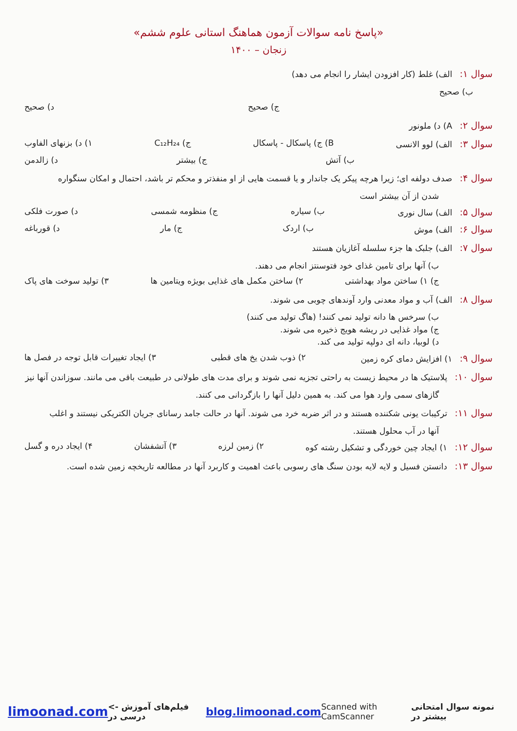«پاسخ نامه سوالات آزمون هماهنگ استانی علوم ششم»
زنجان – ۱۴۰۰
سوال ۱: الف) غلط (کار افزودن ایشار را انجام می دهد)
ب) صحیح
ج) صحیح د) صحیح
سوال ۲: A) د) ملونور
سوال ۳: الف) لوو الانسی B) ج) پاسکال - پاسکال ج) C₁₂H₂₄ ۱) د) بزنهای الفاوب
ب) آتش ج) بیشتر د) زالدمن
سوال ۴: صدف دولفه ای؛ زیرا هرچه پیکر یک جاندار و یا قسمت هایی از او منفذتر و محکم تر باشد، احتمال و امکان سنگواره
شدن از آن بیشتر است
سوال ۵: الف) سال نوری ب) سیاره ج) منظومه شمسی د) صورت فلکی
سوال ۶: الف) موش ب) اردک ج) مار د) قورباغه
سوال ۷: الف) جلبک ها جزء سلسله آغازیان هستند
ب) آنها برای تامین غذای خود فتوسنتز انجام می دهند.
ج) ۱) ساختن مواد بهداشتی ۲) ساختن مکمل های غذایی بویژه ویتامین ها ۳) تولید سوخت های پاک
سوال ۸: الف) آب و مواد معدنی وارد آوندهای چوبی می شوند.
ب) سرخس ها دانه تولید نمی کنند! (هاگ تولید می کنند)
ج) مواد غذایی در ریشه هویج ذخیره می شوند.
د) لوبیا، دانه ای دولپه تولید می کند.
سوال ۹: ۱) افزایش دمای کره زمین ۲) ذوب شدن یخ های قطبی ۳) ایجاد تغییرات قابل توجه در فصل ها
سوال ۱۰: پلاستیک ها در محیط زیست به راحتی تجزیه نمی شوند و برای مدت های طولانی در طبیعت باقی می مانند. سوزاندن آنها نیز
گازهای سمی وارد هوا می کند. به همین دلیل آنها را بازگردانی می کنند.
سوال ۱۱: ترکیبات یونی شکننده هستند و در اثر ضربه خرد می شوند. آنها در حالت جامد رسانای جریان الکتریکی نیستند و اغلب
آنها در آب محلول هستند.
سوال ۱۲: ۱) ایجاد چین خوردگی و تشکیل رشته کوه ۲) زمین لرزه ۳) آتشفشان ۴) ایجاد دره و گسل
سوال ۱۳: دانستن فسیل و لایه لایه بودن سنگ های رسوبی باعث اهمیت و کاربرد آنها در مطالعه تاریخچه زمین شده است.
limoonad.com <- فیلم‌های آموزش درسی در blog.limoonad.com Scanned with CamScanner نمونه سوال امتحانی بیشتر در